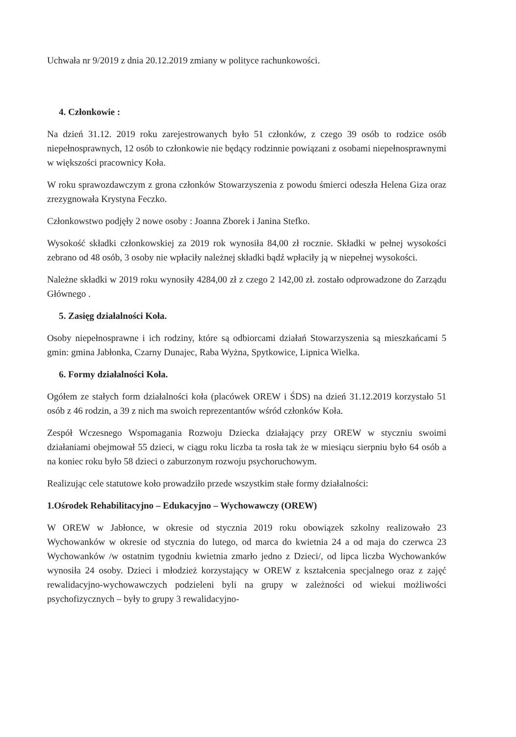Uchwała nr 9/2019 z dnia 20.12.2019 zmiany w polityce rachunkowości.
4. Członkowie :
Na dzień 31.12. 2019 roku zarejestrowanych było 51 członków, z czego 39 osób to rodzice osób niepełnosprawnych, 12 osób to członkowie nie będący rodzinnie powiązani z osobami niepełnosprawnymi w większości pracownicy Koła.
W roku sprawozdawczym z grona członków Stowarzyszenia z powodu śmierci odeszła Helena Giza oraz zrezygnowała Krystyna Feczko.
Członkowstwo podjęły 2 nowe osoby : Joanna Zborek i Janina Stefko.
Wysokość składki członkowskiej za 2019 rok wynosiła 84,00 zł rocznie. Składki w pełnej wysokości zebrano od 48 osób, 3 osoby nie wpłaciły należnej składki bądź wpłaciły ją w niepełnej wysokości.
Należne składki w 2019 roku wynosiły 4284,00 zł z czego 2 142,00 zł. zostało odprowadzone do Zarządu Głównego .
5. Zasięg działalności Koła.
Osoby niepełnosprawne i ich rodziny, które są odbiorcami działań Stowarzyszenia są mieszkańcami 5 gmin: gmina Jabłonka, Czarny Dunajec, Raba Wyżna, Spytkowice, Lipnica Wielka.
6. Formy działalności Koła.
Ogółem ze stałych form działalności koła (placówek OREW i ŚDS) na dzień 31.12.2019 korzystało 51 osób z 46 rodzin, a 39 z nich ma swoich reprezentantów wśród członków Koła.
Zespół Wczesnego Wspomagania Rozwoju Dziecka działający przy OREW w styczniu swoimi działaniami obejmował 55 dzieci, w ciągu roku liczba ta rosła tak że w miesiącu sierpniu było 64 osób a na koniec roku było 58 dzieci o zaburzonym rozwoju psychoruchowym.
Realizując cele statutowe koło prowadziło przede wszystkim stałe formy działalności:
1.Ośrodek Rehabilitacyjno – Edukacyjno – Wychowawczy (OREW)
W OREW w Jabłonce, w okresie od stycznia 2019 roku obowiązek szkolny realizowało 23 Wychowanków w okresie od stycznia do lutego, od marca do kwietnia 24 a od maja do czerwca 23 Wychowanków /w ostatnim tygodniu kwietnia zmarło jedno z Dzieci/, od lipca liczba Wychowanków wynosiła 24 osoby. Dzieci i młodzież korzystający w OREW z kształcenia specjalnego oraz z zajęć rewalidacyjno-wychowawczych podzieleni byli na grupy w zależności od wiekui możliwości psychofizycznych – były to grupy 3 rewalidacyjno-